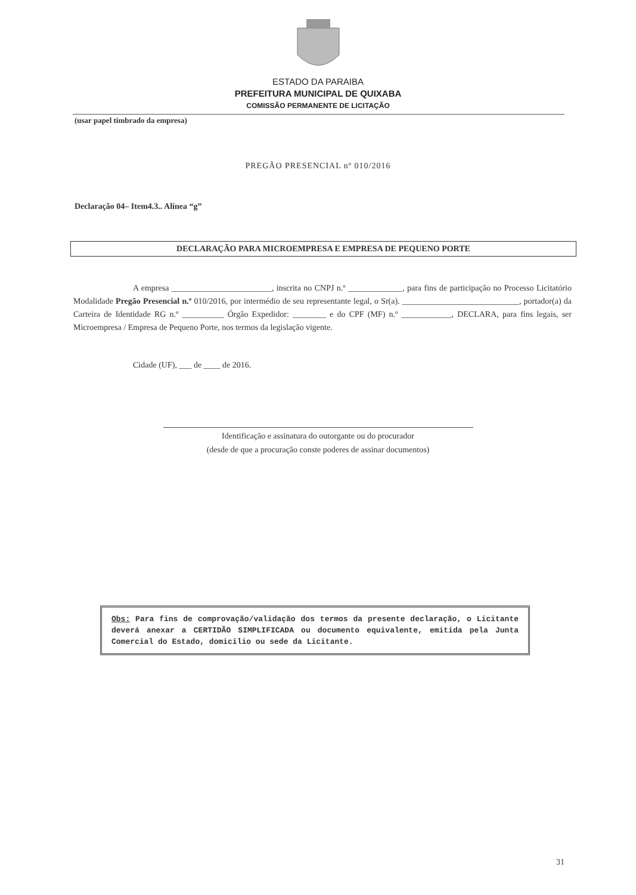ESTADO DA PARAIBA
PREFEITURA MUNICIPAL DE QUIXABA
COMISSÃO PERMANENTE DE LICITAÇÃO
(usar papel timbrado da empresa)
PREGÃO PRESENCIAL nº 010/2016
Declaração 04– Item4.3.. Alínea “g”
DECLARAÇÃO PARA MICROEMPRESA E EMPRESA DE PEQUENO PORTE
A empresa ________________________, inscrita no CNPJ n.º _____________, para fins de participação no Processo Licitatório Modalidade Pregão Presencial n.º 010/2016, por intermédio de seu representante legal, o Sr(a). ____________________________, portador(a) da Carteira de Identidade RG n.º __________ Órgão Expedidor: ________ e do CPF (MF) n.º ____________, DECLARA, para fins legais, ser Microempresa / Empresa de Pequeno Porte, nos termos da legislação vigente.
Cidade (UF), ___ de ____ de 2016.
Identificação e assinatura do outorgante ou do procurador
(desde de que a procuração conste poderes de assinar documentos)
Obs: Para fins de comprovação/validação dos termos da presente declaração, o Licitante deverá anexar a CERTIDÃO SIMPLIFICADA ou documento equivalente, emitida pela Junta Comercial do Estado, domicilio ou sede da Licitante.
31